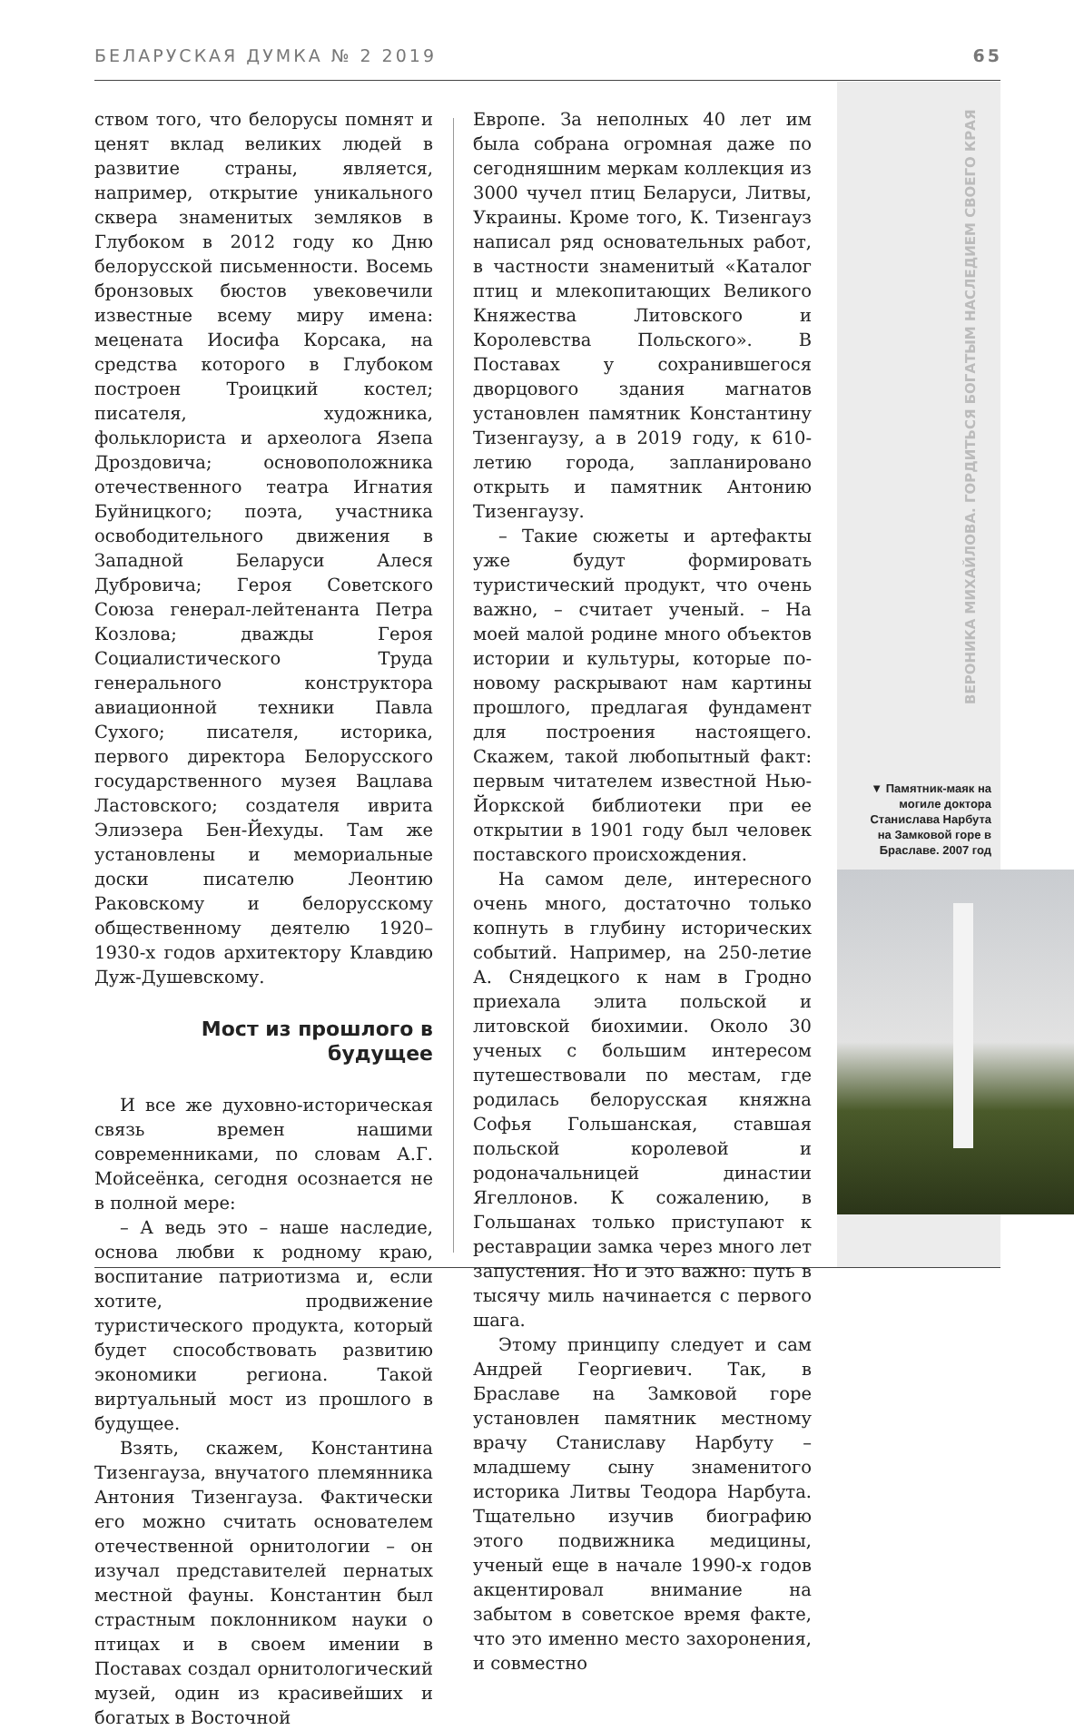БЕЛАРУСКАЯ ДУМКА № 2 2019 65
ВЕРОНИКА МИХАЙЛОВА. ГОРДИТЬСЯ БОГАТЫМ НАСЛЕДИЕМ СВОЕГО КРАЯ
ством того, что белорусы помнят и ценят вклад великих людей в развитие страны, является, например, открытие уникального сквера знаменитых земляков в Глубоком в 2012 году ко Дню белорусской письменности. Восемь бронзовых бюстов увековечили известные всему миру имена: мецената Иосифа Корсака, на средства которого в Глубоком построен Троицкий костел; писателя, художника, фольклориста и археолога Язепа Дроздовича; основоположника отечественного театра Игнатия Буйницкого; поэта, участника освободительного движения в Западной Беларуси Алеся Дубровича; Героя Советского Союза генерал-лейтенанта Петра Козлова; дважды Героя Социалистического Труда генерального конструктора авиационной техники Павла Сухого; писателя, историка, первого директора Белорусского государственного музея Вацлава Ластовского; создателя иврита Элиэзера Бен-Йехуды. Там же установлены и мемориальные доски писателю Леонтию Раковскому и белорусскому общественному деятелю 1920–1930-х годов архитектору Клавдию Дуж-Душевскому.
Мост из прошлого в будущее
И все же духовно-историческая связь времен нашими современниками, по словам А.Г. Мойсеёнка, сегодня осознается не в полной мере:
– А ведь это – наше наследие, основа любви к родному краю, воспитание патриотизма и, если хотите, продвижение туристического продукта, который будет способствовать развитию экономики региона. Такой виртуальный мост из прошлого в будущее.
Взять, скажем, Константина Тизенгауза, внучатого племянника Антония Тизенгауза. Фактически его можно считать основателем отечественной орнитологии – он изучал представителей пернатых местной фауны. Константин был страстным поклонником науки о птицах и в своем имении в Поставах создал орнитологический музей, один из красивейших и богатых в Восточной
Европе. За неполных 40 лет им была собрана огромная даже по сегодняшним меркам коллекция из 3000 чучел птиц Беларуси, Литвы, Украины. Кроме того, К. Тизенгауз написал ряд основательных работ, в частности знаменитый «Каталог птиц и млекопитающих Великого Княжества Литовского и Королевства Польского». В Поставах у сохранившегося дворцового здания магнатов установлен памятник Константину Тизенгаузу, а в 2019 году, к 610-летию города, запланировано открыть и памятник Антонию Тизенгаузу.
– Такие сюжеты и артефакты уже будут формировать туристический продукт, что очень важно, – считает ученый. – На моей малой родине много объектов истории и культуры, которые по-новому раскрывают нам картины прошлого, предлагая фундамент для построения настоящего. Скажем, такой любопытный факт: первым читателем известной Нью-Йоркской библиотеки при ее открытии в 1901 году был человек поставского происхождения.
На самом деле, интересного очень много, достаточно только копнуть в глубину исторических событий. Например, на 250-летие А. Снядецкого к нам в Гродно приехала элита польской и литовской биохимии. Около 30 ученых с большим интересом путешествовали по местам, где родилась белорусская княжна Софья Гольшанская, ставшая польской королевой и родоначальницей династии Ягеллонов. К сожалению, в Гольшанах только приступают к реставрации замка через много лет запустения. Но и это важно: путь в тысячу миль начинается с первого шага.
Этому принципу следует и сам Андрей Георгиевич. Так, в Браславе на Замковой горе установлен памятник местному врачу Станиславу Нарбуту – младшему сыну знаменитого историка Литвы Теодора Нарбута. Тщательно изучив биографию этого подвижника медицины, ученый еще в начале 1990-х годов акцентировал внимание на забытом в советское время факте, что это именно место захоронения, и совместно
▼ Памятник-маяк на могиле доктора Станислава Нарбута на Замковой горе в Браславе. 2007 год